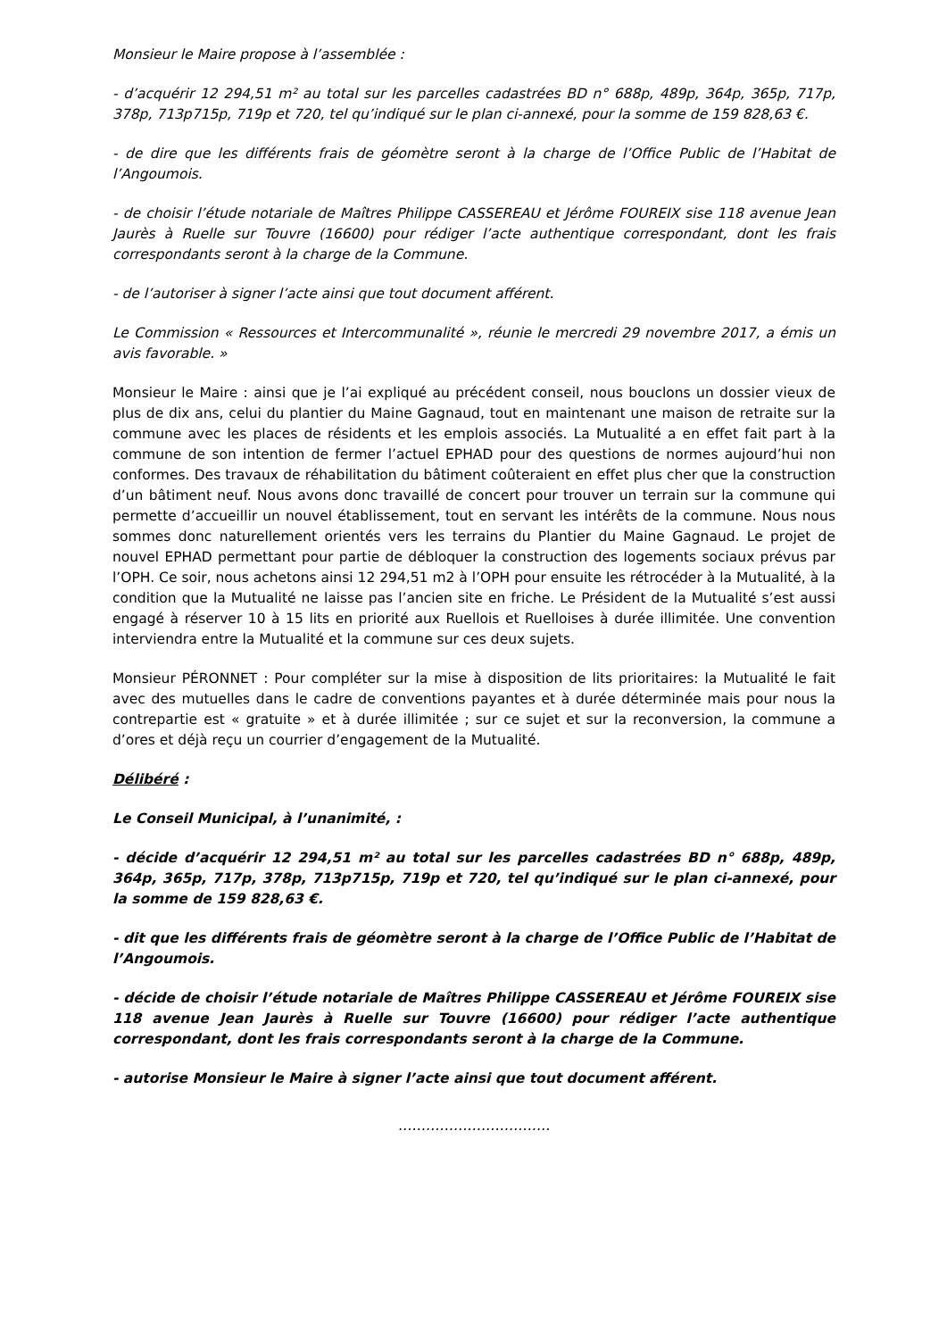Monsieur le Maire propose à l’assemblée :
- d’acquérir 12 294,51 m² au total sur les parcelles cadastrées BD n° 688p, 489p, 364p, 365p, 717p, 378p, 713p715p, 719p et 720, tel qu’indiqué sur le plan ci-annexé, pour la somme de 159 828,63 €.
- de dire que les différents frais de géomètre seront à la charge de l’Office Public de l’Habitat de l’Angoumois.
- de choisir l’étude notariale de Maîtres Philippe CASSEREAU et Jérôme FOUREIX sise 118 avenue Jean Jaurès à Ruelle sur Touvre (16600) pour rédiger l’acte authentique correspondant, dont les frais correspondants seront à la charge de la Commune.
- de l’autoriser à signer l’acte ainsi que tout document afférent.
Le Commission « Ressources et Intercommunalité », réunie le mercredi 29 novembre 2017, a émis un avis favorable. »
Monsieur le Maire : ainsi que je l’ai expliqué au précédent conseil, nous bouclons un dossier vieux de plus de dix ans, celui du plantier du Maine Gagnaud, tout en maintenant une maison de retraite sur la commune avec les places de résidents et les emplois associés. La Mutualité a en effet fait part à la commune de son intention de fermer l’actuel EPHAD pour des questions de normes aujourd’hui non conformes. Des travaux de réhabilitation du bâtiment coûteraient en effet plus cher que la construction d’un bâtiment neuf. Nous avons donc travaillé de concert pour trouver un terrain sur la commune qui permette d’accueillir un nouvel établissement, tout en servant les intérêts de la commune. Nous nous sommes donc naturellement orientés vers les terrains du Plantier du Maine Gagnaud. Le projet de nouvel EPHAD permettant pour partie de débloquer la construction des logements sociaux prévus par l’OPH. Ce soir, nous achetons ainsi 12 294,51 m2 à l’OPH pour ensuite les rétrocéder à la Mutualité, à la condition que la Mutualité ne laisse pas l’ancien site en friche. Le Président de la Mutualité s’est aussi engagé à réserver 10 à 15 lits en priorité aux Ruellois et Ruelloises à durée illimitée. Une convention interviendra entre la Mutualité et la commune sur ces deux sujets.
Monsieur PÉRONNET : Pour compléter sur la mise à disposition de lits prioritaires: la Mutualité le fait avec des mutuelles dans le cadre de conventions payantes et à durée déterminée mais pour nous la contrepartie est « gratuite » et à durée illimitée ; sur ce sujet et sur la reconversion, la commune a d’ores et déjà reçu un courrier d’engagement de la Mutualité.
Délibéré :
Le Conseil Municipal, à l’unanimité, :
- décide d’acquérir 12 294,51 m² au total sur les parcelles cadastrées BD n° 688p, 489p, 364p, 365p, 717p, 378p, 713p715p, 719p et 720, tel qu’indiqué sur le plan ci-annexé, pour la somme de 159 828,63 €.
- dit que les différents frais de géomètre seront à la charge de l’Office Public de l’Habitat de l’Angoumois.
- décide de choisir l’étude notariale de Maîtres Philippe CASSEREAU et Jérôme FOUREIX sise 118 avenue Jean Jaurès à Ruelle sur Touvre (16600) pour rédiger l’acte authentique correspondant, dont les frais correspondants seront à la charge de la Commune.
- autorise Monsieur le Maire à signer l’acte ainsi que tout document afférent.
……………………………